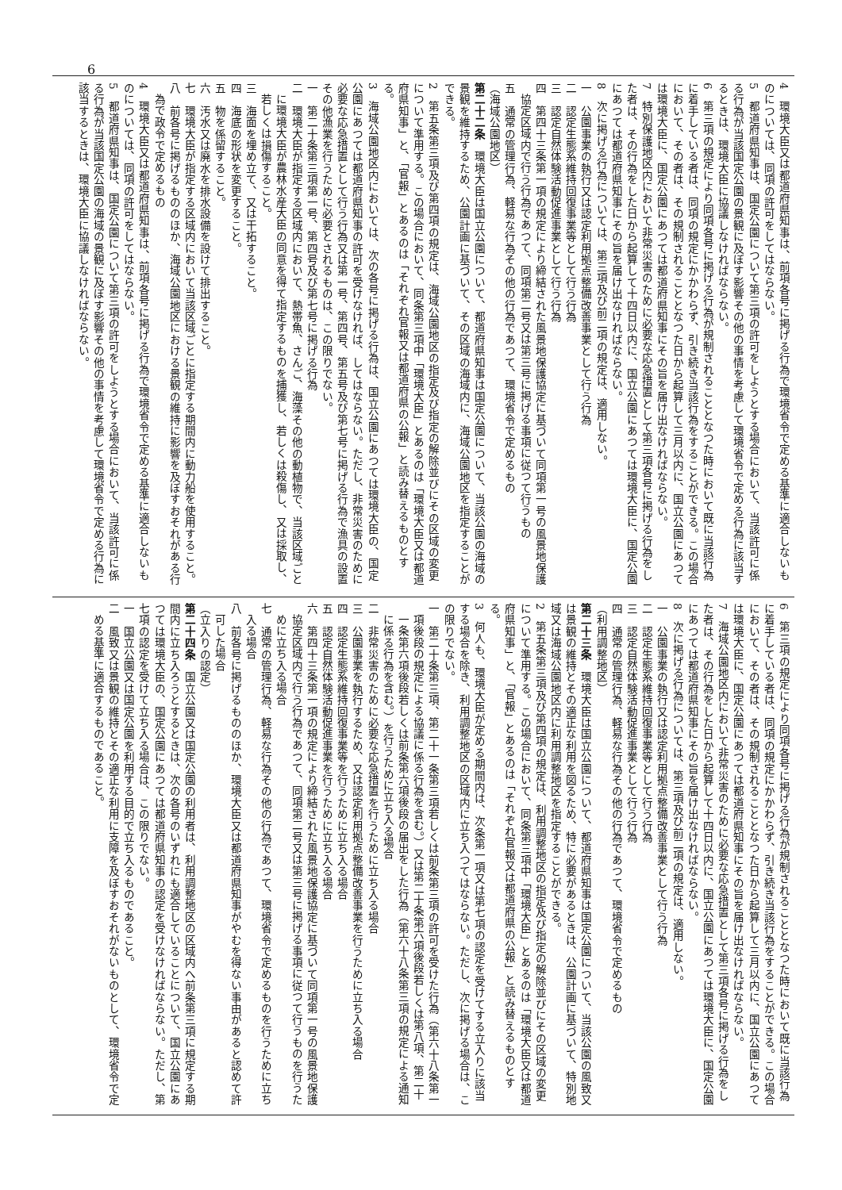6
4　環境大臣又は都道府県知事は、前項各号に掲げる行為で環境省令で定める基準に適合しないものについては、同項の許可をしてはならない。
5　都道府県知事は、国定公園について第三項の許可をしようとする場合において、当該許可に係る行為が当該国定公園の景観に及ぼす影響その他の事情を考慮して環境省令で定める行為に該当するときは、環境大臣に協議しなければならない。
6　第三項の規定により同項各号に掲げる行為が規制されることとなつた時において既に当該行為に着手している者は、同項の規定にかかわらず、引き続き当該行為をすることができる。この場合において、その者は、その規制されることとなつた日から起算して三月以内に、国立公園にあつては環境大臣に、国定公園にあつては都道府県知事にその旨を届け出なければならない。
7　特別保護地区内において非常災害のために必要な応急措置として第三項各号に掲げる行為をした者は、その行為をした日から起算して十四日以内に、国立公園にあつては環境大臣に、国定公園にあつては都道府県知事にその旨を届け出なければならない。
8　次に掲げる行為については、第三項及び前二項の規定は、適用しない。
一　公園事業の執行又は認定利用拠点整備改善事業として行う行為
二　認定生態系維持回復事業等として行う行為
三　認定自然体験活動促進事業として行う行為
四　第四十三条第一項の規定により締結された風景地保護協定に基づいて同項第一号の風景地保護協定区域内で行う行為であつて、同項第二号又は第三号に掲げる事項に従つて行うもの
五　通常の管理行為、軽易な行為その他の行為であつて、環境省令で定めるもの
（海域公園地区）
第二十二条　環境大臣は国立公園について、都道府県知事は国定公園について、当該公園の海域の景観を維持するため、公園計画に基づいて、その区域の海域内に、海域公園地区を指定することができる。
2　第五条第三項及び第四項の規定は、海域公園地区の指定及び指定の解除並びにその区域の変更について準用する。この場合において、同条第三項中「環境大臣」とあるのは「環境大臣又は都道府県知事」と、「官報」とあるのは「それぞれ官報又は都道府県の公報」と読み替えるものとする。
3　海域公園地区内においては、次の各号に掲げる行為は、国立公園にあつては環境大臣の、国定公園にあつては都道府県知事の許可を受けなければ、してはならない。ただし、非常災害のために必要な応急措置として行う行為又は第一号、第四号、第五号及び第七号に掲げる行為で漁具の設置その他漁業を行うために必要とされるものは、この限りでない。
一　第二十条第三項第一号、第四号及び第七号に掲げる行為
二　環境大臣が指定する区域内において、熱帯魚、さんご、海藻その他の動植物で、当該区域ごとに環境大臣が農林水産大臣の同意を得て指定するものを捕獲し、若しくは殺傷し、又は採取し、若しくは損傷すること。
三　海面を埋め立て、又は干拓すること。
四　海底の形状を変更すること。
五　物を係留すること。
六　汚水又は廃水を排水設備を設けて排出すること。
七　環境大臣が指定する区域内において当該区域ごとに指定する期間内に動力船を使用すること。
八　前各号に掲げるもののほか、海域公園地区における景観の維持に影響を及ぼすおそれがある行為で政令で定めるもの
4　環境大臣又は都道府県知事は、前項各号に掲げる行為で環境省令で定める基準に適合しないものについては、同項の許可をしてはならない。
5　都道府県知事は、国定公園について第三項の許可をしようとする場合において、当該許可に係る行為が当該国定公園の海域の景観に及ぼす影響その他の事情を考慮して環境省令で定める行為に該当するときは、環境大臣に協議しなければならない。
6　第三項の規定により同項各号に掲げる行為が規制されることとなつた時において既に当該行為に着手している者は、同項の規定にかかわらず、引き続き当該行為をすることができる。この場合において、その者は、その規制されることとなつた日から起算して三月以内に、国立公園にあつては環境大臣に、国定公園にあつては都道府県知事にその旨を届け出なければならない。
7　海域公園地区内において非常災害のために必要な応急措置として第三項各号に掲げる行為をした者は、その行為をした日から起算して十四日以内に、国立公園にあつては環境大臣に、国定公園にあつては都道府県知事にその旨を届け出なければならない。
8　次に掲げる行為については、第三項及び前二項の規定は、適用しない。
一　公園事業の執行又は認定利用拠点整備改善事業として行う行為
二　認定生態系維持回復事業等として行う行為
三　認定自然体験活動促進事業として行う行為
四　通常の管理行為、軽易な行為その他の行為であつて、環境省令で定めるもの
（利用調整地区）
第二十三条　環境大臣は国立公園について、都道府県知事は国定公園について、当該公園の風致又は景観の維持とその適正な利用を図るため、特に必要があるときは、公園計画に基づいて、特別地域又は海域公園地区内に利用調整地区を指定することができる。
2　第五条第三項及び第四項の規定は、利用調整地区の指定及び指定の解除並びにその区域の変更について準用する。この場合において、同条第三項中「環境大臣」とあるのは「環境大臣又は都道府県知事」と、「官報」とあるのは「それぞれ官報又は都道府県の公報」と読み替えるものとする。
3　何人も、環境大臣が定める期間内は、次条第一項又は第七項の認定を受けてする立入りに該当する場合を除き、利用調整地区の区域内に立ち入つてはならない。ただし、次に掲げる場合は、この限りでない。
一　第二十条第三項、第二十一条第三項若しくは前条第三項の許可を受けた行為（第六十八条第一項後段の規定による協議に係る行為を含む。）又は第二十条第六項後段若しくは第八項、第二十一条第六項後段若しくは前条第六項後段の届出をした行為（第六十八条第三項の規定による通知に係る行為を含む。）を行うために立ち入る場合
二　非常災害のために必要な応急措置を行うために立ち入る場合
三　公園事業を執行するため、又は認定利用拠点整備改善事業を行うために立ち入る場合
四　認定生態系維持回復事業等を行うために立ち入る場合
五　認定自然体験活動促進事業を行うために立ち入る場合
六　第四十三条第一項の規定により締結された風景地保護協定に基づいて同項第一号の風景地保護協定区域内で行う行為であつて、同項第二号又は第三号に掲げる事項に従つて行うものを行うために立ち入る場合
七　通常の管理行為、軽易な行為その他の行為であつて、環境省令で定めるものを行うために立ち入る場合
八　前各号に掲げるもののほか、環境大臣又は都道府県知事がやむを得ない事由があると認めて許可した場合
（立入りの認定）
第二十四条　国立公園又は国定公園の利用者は、利用調整地区の区域内へ前条第三項に規定する期間内に立ち入ろうとするときは、次の各号のいずれにも適合していることについて、国立公園にあつては環境大臣の、国定公園にあつては都道府県知事の認定を受けなければならない。ただし、第七項の認定を受けて立ち入る場合は、この限りでない。
一　国立公園又は国定公園を利用する目的で立ち入るものであること。
二　風致又は景観の維持とその適正な利用に支障を及ぼすおそれがないものとして、環境省令で定める基準に適合するものであること。